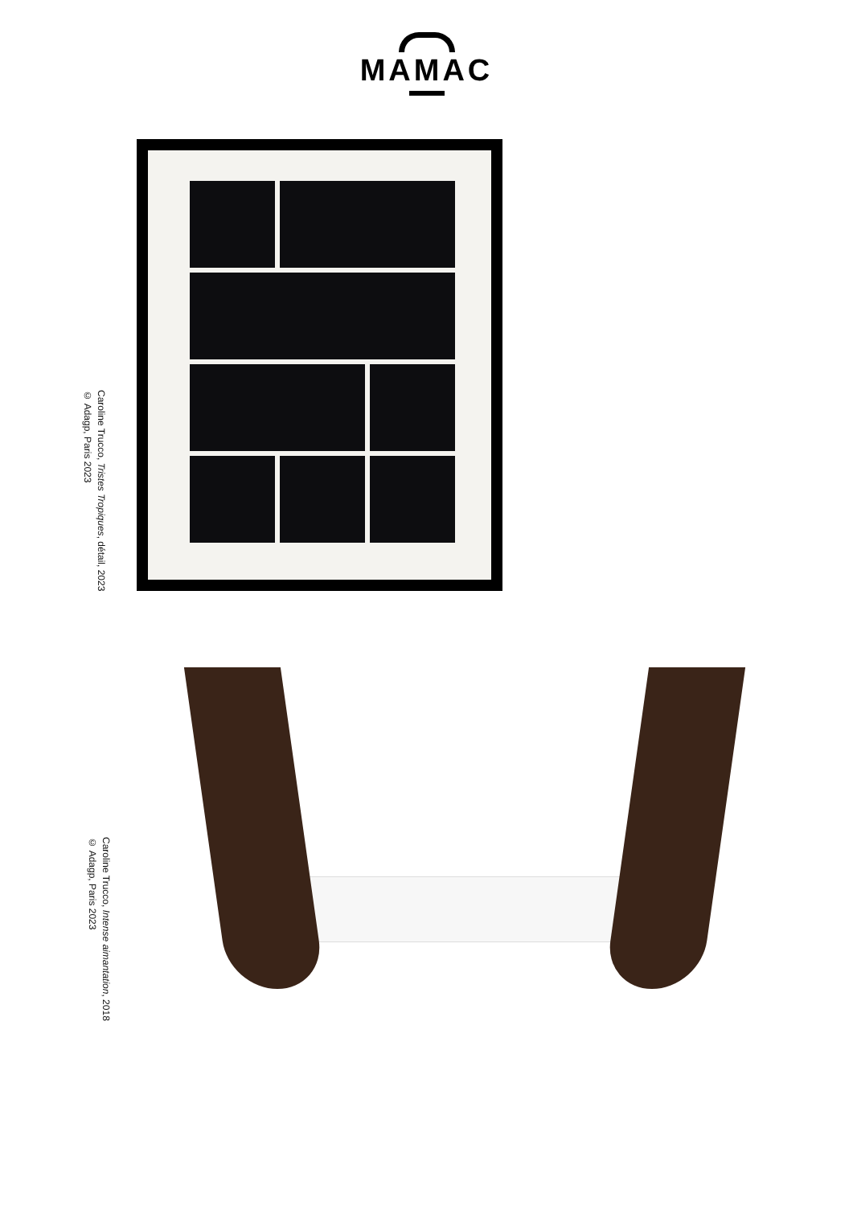MAMAC
Caroline Trucco, Tristes Tropiques, détail, 2023
© Adagp, Paris 2023
Caroline Trucco, Intense aimantation, 2018
© Adagp, Paris 2023